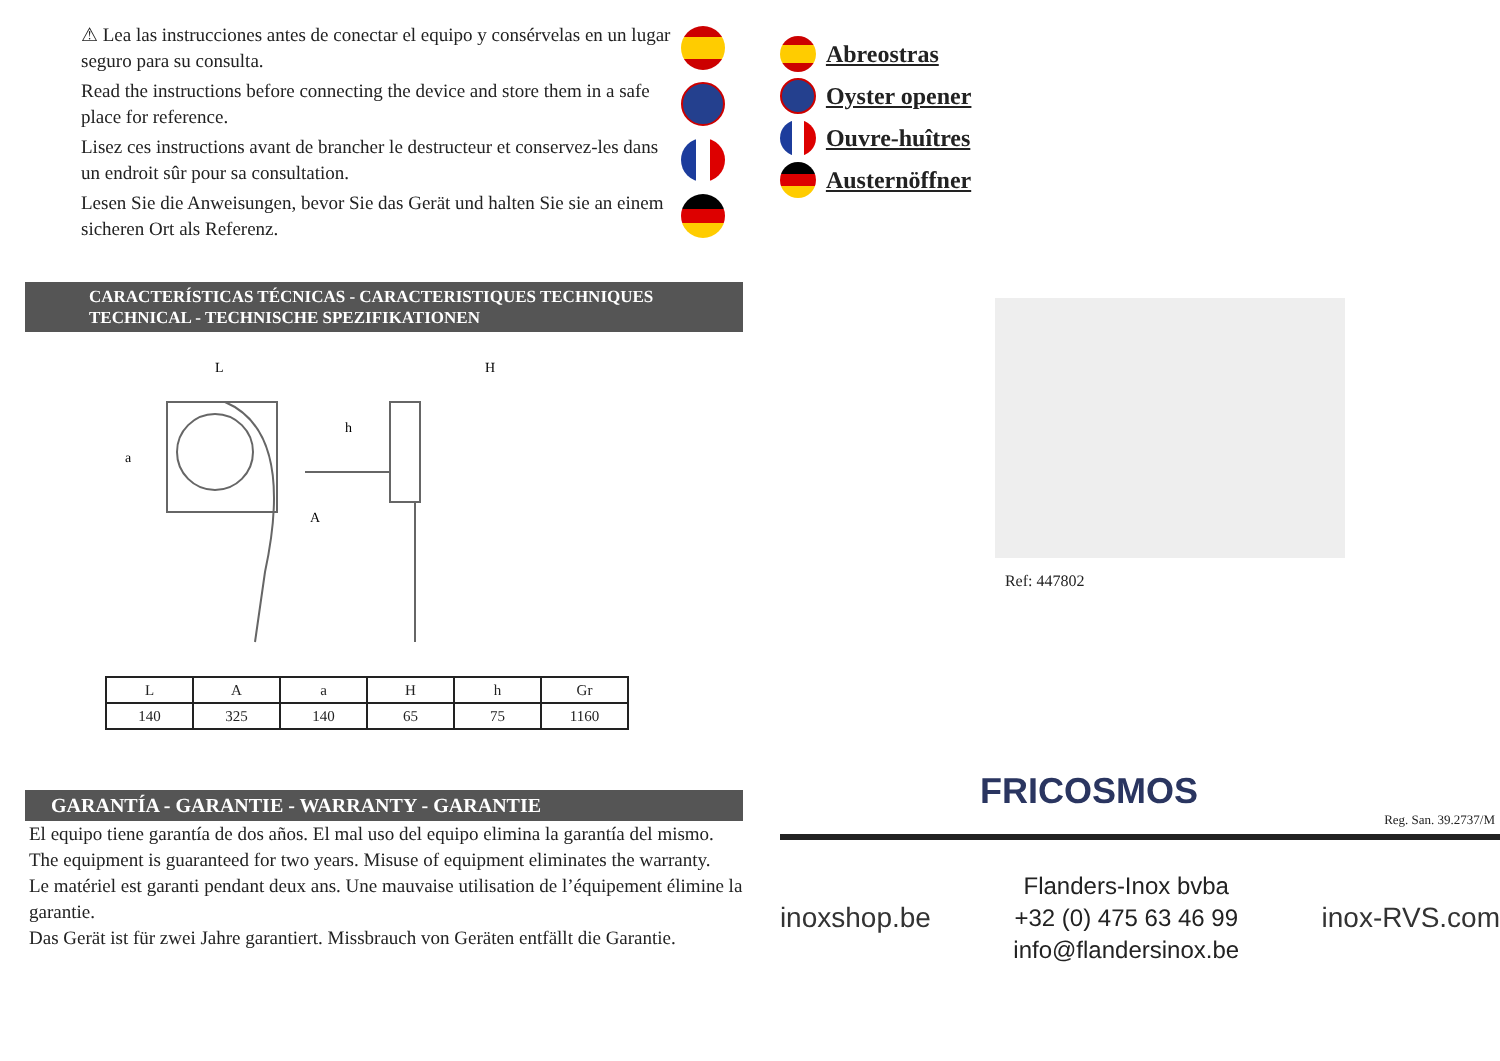⚠ Lea las instrucciones antes de conectar el equipo y consérvelas en un lugar seguro para su consulta.
Read the instructions before connecting the device and store them in a safe place for reference.
Lisez ces instructions avant de brancher le destructeur et conservez-les dans un endroit sûr pour sa consultation.
Lesen Sie die Anweisungen, bevor Sie das Gerät und halten Sie sie an einem sicheren Ort als Referenz.
CARACTERÍSTICAS TÉCNICAS - CARACTERISTIQUES TECHNIQUES
TECHNICAL - TECHNISCHE SPEZIFIKATIONEN
L
H
h
a
A
| L | A | a | H | h | Gr |
| --- | --- | --- | --- | --- | --- |
| 140 | 325 | 140 | 65 | 75 | 1160 |
GARANTÍA - GARANTIE - WARRANTY - GARANTIE
El equipo tiene garantía de dos años. El mal uso del equipo elimina la garantía del mismo.
The equipment is guaranteed for two years. Misuse of equipment eliminates the warranty.
Le matériel est garanti pendant deux ans. Une mauvaise utilisation de l’équipement élimine la garantie.
Das Gerät ist für zwei Jahre garantiert. Missbrauch von Geräten entfällt die Garantie.
Abreostras
Oyster opener
Ouvre-huîtres
Austernöffner
Ref: 447802
FRICOSMOS
Reg. San. 39.2737/M
inoxshop.be
Flanders-Inox bvba
+32 (0) 475 63 46 99
info@flandersinox.be
inox-RVS.com